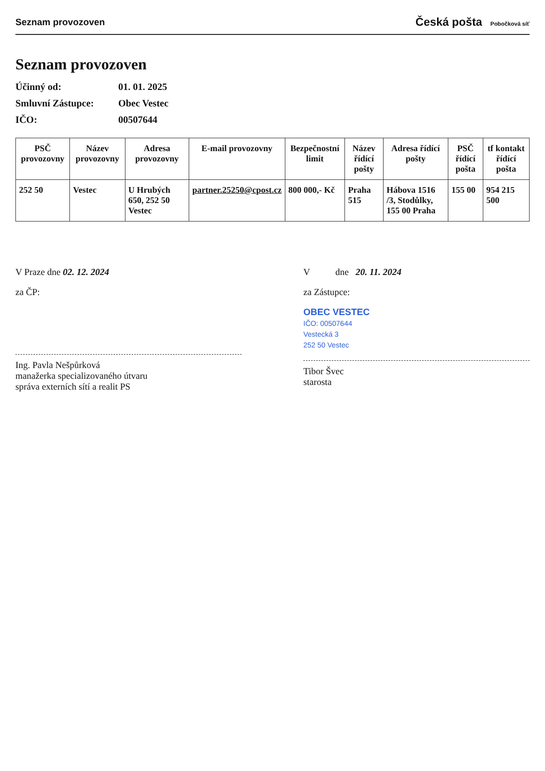Seznam provozoven
Česká pošta Pobočková síť
Seznam provozoven
Účinný od: 01. 01. 2025
Smluvní Zástupce: Obec Vestec
IČO: 00507644
| PSČ provozovny | Název provozovny | Adresa provozovny | E-mail provozovny | Bezpečnostní limit | Název řídící pošty | Adresa řídící pošty | PSČ řídící pošta | tf kontakt řídící pošta |
| --- | --- | --- | --- | --- | --- | --- | --- | --- |
| 252 50 | Vestec | U Hrubých 650, 252 50 Vestec | partner.25250@cpost.cz | 800 000,- Kč | Praha 515 | Hábova 1516 /3, Stodůlky, 155 00 Praha | 155 00 | 954 215 500 |
V Praze dne 02. 12. 2024
za ČP:
Ing. Pavla Nešpůrková
manažerka specializovaného útvaru
správa externích sítí a realit PS
V dne 20. 11. 2024
za Zástupce:
OBEC VESTEC
IČO: 00507644
Vestecká 3
252 50 Vestec
Tibor Švec
starosta